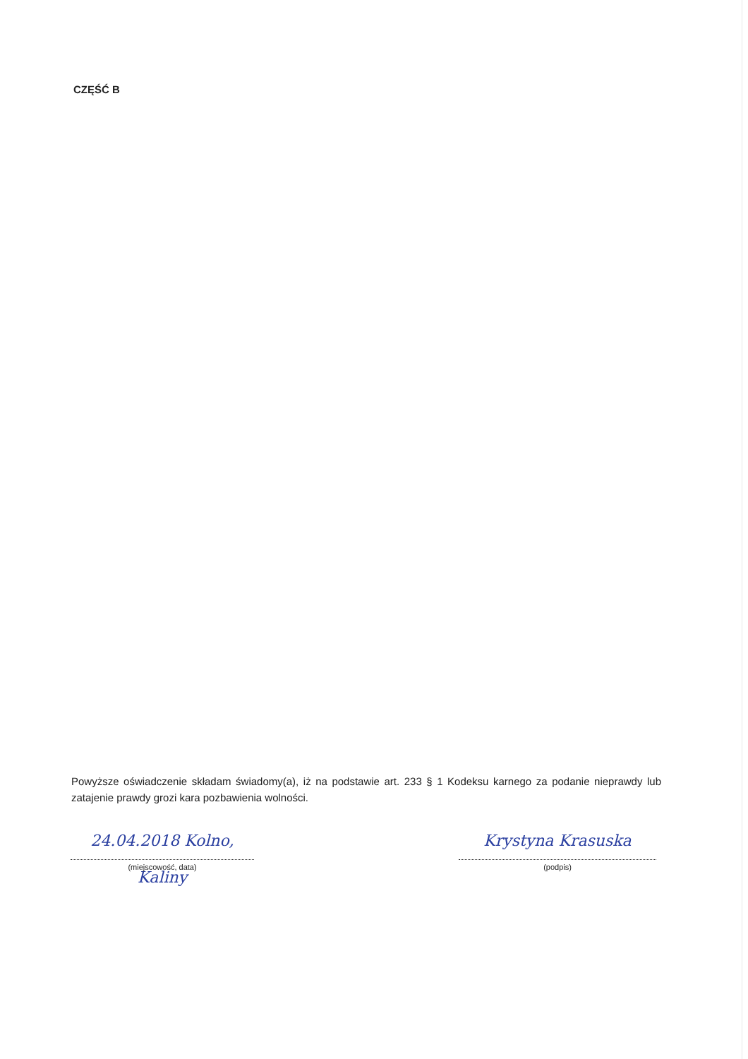CZĘŚĆ B
Powyższe oświadczenie składam świadomy(a), iż na podstawie art. 233 § 1 Kodeksu karnego za podanie nieprawdy lub zatajenie prawdy grozi kara pozbawienia wolności.
24.04.2018 Kolno, Kaliny
(miejscowość, data)
Krystyna Krasuska
(podpis)